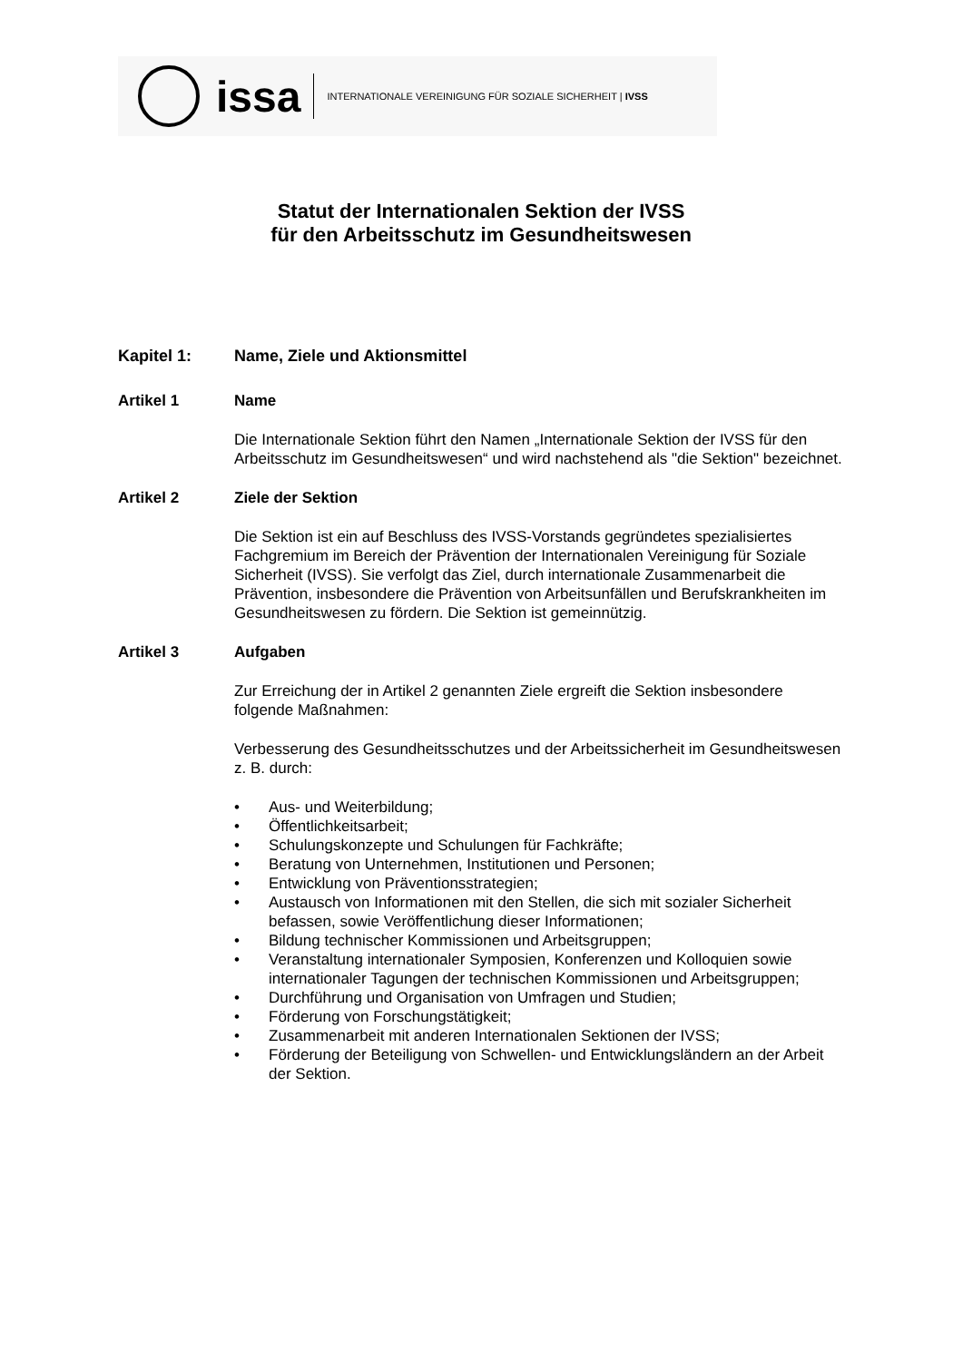issa
INTERNATIONALE VEREINIGUNG FÜR SOZIALE SICHERHEIT | IVSS
Statut der Internationalen Sektion der IVSS
für den Arbeitsschutz im Gesundheitswesen
Kapitel 1: Name, Ziele und Aktionsmittel
Artikel 1 Name
Die Internationale Sektion führt den Namen „Internationale Sektion der IVSS für den Arbeitsschutz im Gesundheitswesen“ und wird nachstehend als "die Sektion" bezeichnet.
Artikel 2 Ziele der Sektion
Die Sektion ist ein auf Beschluss des IVSS-Vorstands gegründetes spezialisiertes Fachgremium im Bereich der Prävention der Internationalen Vereinigung für Soziale Sicherheit (IVSS). Sie verfolgt das Ziel, durch internationale Zusammenarbeit die Prävention, insbesondere die Prävention von Arbeitsunfällen und Berufskrankheiten im Gesundheitswesen zu fördern. Die Sektion ist gemeinnützig.
Artikel 3 Aufgaben
Zur Erreichung der in Artikel 2 genannten Ziele ergreift die Sektion insbesondere folgende Maßnahmen:
Verbesserung des Gesundheitsschutzes und der Arbeitssicherheit im Gesundheitswesen z. B. durch:
• Aus- und Weiterbildung;
• Öffentlichkeitsarbeit;
• Schulungskonzepte und Schulungen für Fachkräfte;
• Beratung von Unternehmen, Institutionen und Personen;
• Entwicklung von Präventionsstrategien;
• Austausch von Informationen mit den Stellen, die sich mit sozialer Sicherheit befassen, sowie Veröffentlichung dieser Informationen;
• Bildung technischer Kommissionen und Arbeitsgruppen;
• Veranstaltung internationaler Symposien, Konferenzen und Kolloquien sowie internationaler Tagungen der technischen Kommissionen und Arbeitsgruppen;
• Durchführung und Organisation von Umfragen und Studien;
• Förderung von Forschungstätigkeit;
• Zusammenarbeit mit anderen Internationalen Sektionen der IVSS;
• Förderung der Beteiligung von Schwellen- und Entwicklungsländern an der Arbeit der Sektion.